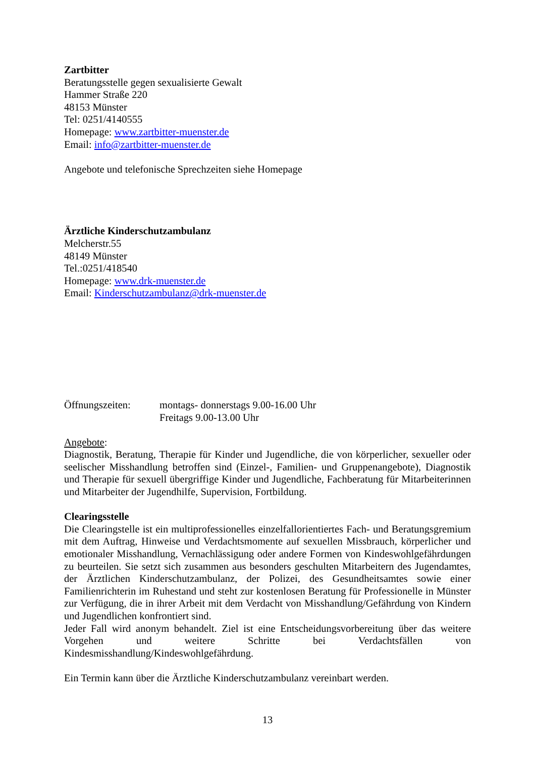Zartbitter
Beratungsstelle gegen sexualisierte Gewalt
Hammer Straße 220
48153 Münster
Tel: 0251/4140555
Homepage: www.zartbitter-muenster.de
Email: info@zartbitter-muenster.de
Angebote und telefonische Sprechzeiten siehe Homepage
Ärztliche Kinderschutzambulanz
Melcherstr.55
48149 Münster
Tel.:0251/418540
Homepage: www.drk-muenster.de
Email: Kinderschutzambulanz@drk-muenster.de
Öffnungszeiten: montags- donnerstags 9.00-16.00 Uhr
Freitags 9.00-13.00 Uhr
Angebote:
Diagnostik, Beratung, Therapie für Kinder und Jugendliche, die von körperlicher, sexueller oder seelischer Misshandlung betroffen sind (Einzel-, Familien- und Gruppenangebote), Diagnostik und Therapie für sexuell übergriffige Kinder und Jugendliche, Fachberatung für Mitarbeiterinnen und Mitarbeiter der Jugendhilfe, Supervision, Fortbildung.
Clearingsstelle
Die Clearingstelle ist ein multiprofessionelles einzelfallorientiertes Fach- und Beratungsgremium mit dem Auftrag, Hinweise und Verdachtsmomente auf sexuellen Missbrauch, körperlicher und emotionaler Misshandlung, Vernachlässigung oder andere Formen von Kindeswohlgefährdungen zu beurteilen. Sie setzt sich zusammen aus besonders geschulten Mitarbeitern des Jugendamtes, der Ärztlichen Kinderschutzambulanz, der Polizei, des Gesundheitsamtes sowie einer Familienrichterin im Ruhestand und steht zur kostenlosen Beratung für Professionelle in Münster zur Verfügung, die in ihrer Arbeit mit dem Verdacht von Misshandlung/Gefährdung von Kindern und Jugendlichen konfrontiert sind.
Jeder Fall wird anonym behandelt. Ziel ist eine Entscheidungsvorbereitung über das weitere Vorgehen und weitere Schritte bei Verdachtsfällen von Kindesmisshandlung/Kindeswohlgefährdung.
Ein Termin kann über die Ärztliche Kinderschutzambulanz vereinbart werden.
13